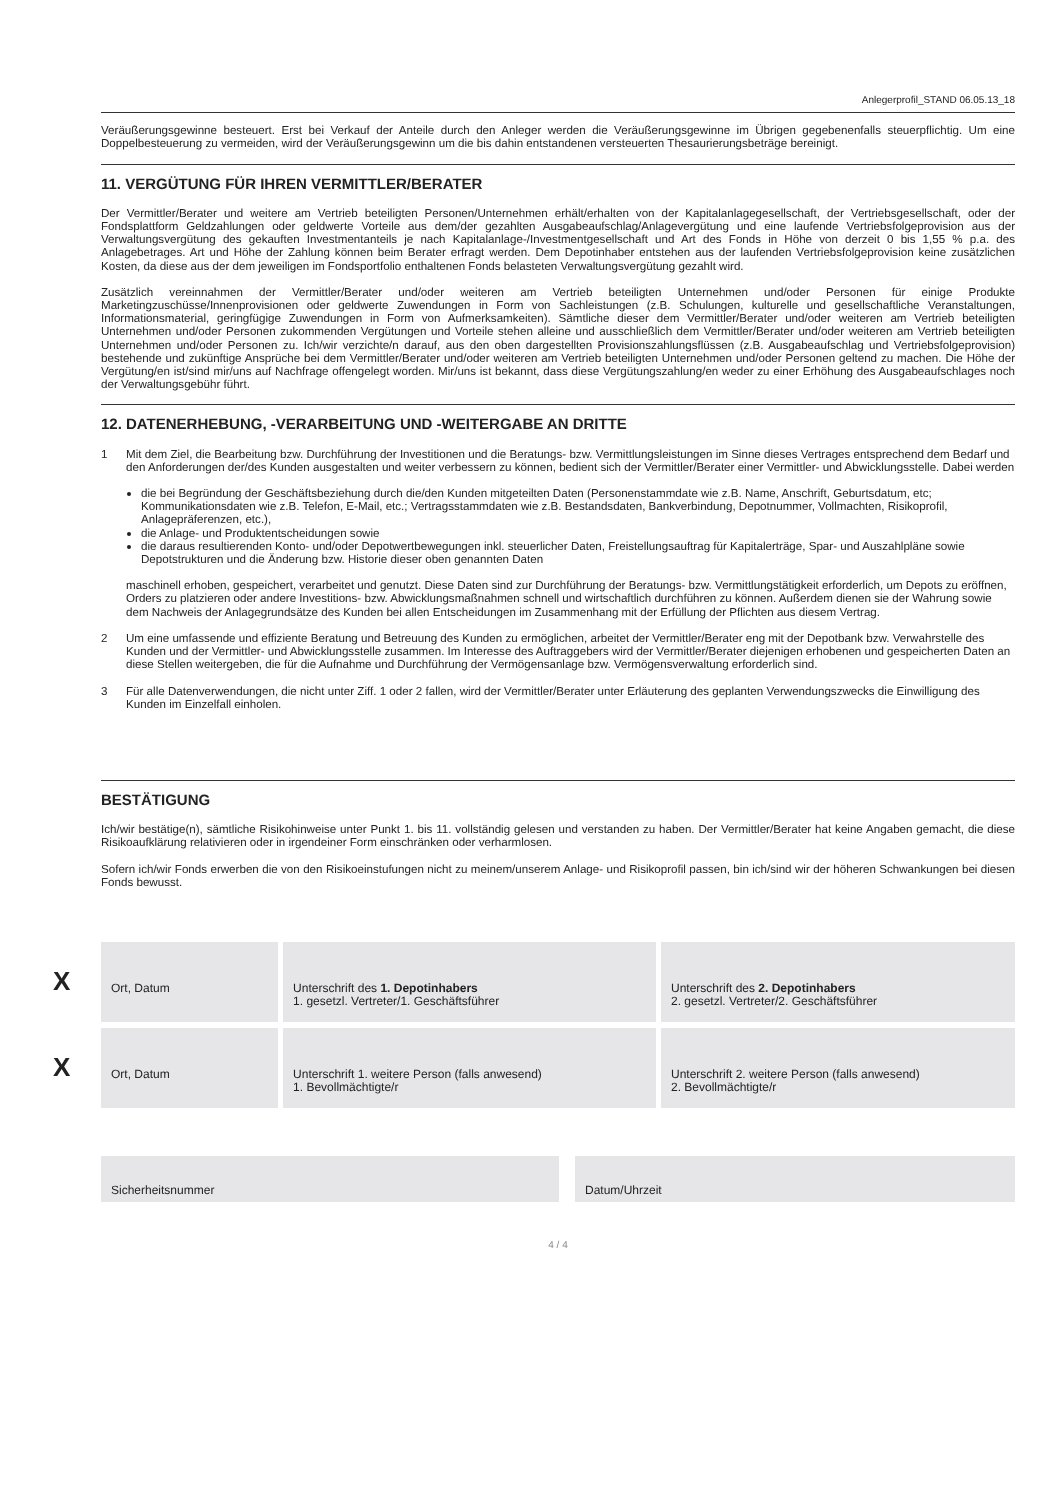Anlegerprofil_STAND 06.05.13_18
Veräußerungsgewinne besteuert. Erst bei Verkauf der Anteile durch den Anleger werden die Veräußerungsgewinne im Übrigen gegebenenfalls steuerpflichtig. Um eine Doppelbesteuerung zu vermeiden, wird der Veräußerungsgewinn um die bis dahin entstandenen versteuerten Thesaurierungsbeträge bereinigt.
11. VERGÜTUNG FÜR IHREN VERMITTLER/BERATER
Der Vermittler/Berater und weitere am Vertrieb beteiligten Personen/Unternehmen erhält/erhalten von der Kapitalanlagegesellschaft, der Vertriebsgesellschaft, oder der Fondsplattform Geldzahlungen oder geldwerte Vorteile aus dem/der gezahlten Ausgabeaufschlag/Anlagevergütung und eine laufende Vertriebsfolgeprovision aus der Verwaltungsvergütung des gekauften Investmentanteils je nach Kapitalanlage-/Investmentgesellschaft und Art des Fonds in Höhe von derzeit 0 bis 1,55 % p.a. des Anlagebetrages. Art und Höhe der Zahlung können beim Berater erfragt werden. Dem Depotinhaber entstehen aus der laufenden Vertriebsfolgeprovision keine zusätzlichen Kosten, da diese aus der dem jeweiligen im Fondsportfolio enthaltenen Fonds belasteten Verwaltungsvergütung gezahlt wird.
Zusätzlich vereinnahmen der Vermittler/Berater und/oder weiteren am Vertrieb beteiligten Unternehmen und/oder Personen für einige Produkte Marketingzuschüsse/Innenprovisionen oder geldwerte Zuwendungen in Form von Sachleistungen (z.B. Schulungen, kulturelle und gesellschaftliche Veranstaltungen, Informationsmaterial, geringfügige Zuwendungen in Form von Aufmerksamkeiten). Sämtliche dieser dem Vermittler/Berater und/oder weiteren am Vertrieb beteiligten Unternehmen und/oder Personen zukommenden Vergütungen und Vorteile stehen alleine und ausschließlich dem Vermittler/Berater und/oder weiteren am Vertrieb beteiligten Unternehmen und/oder Personen zu. Ich/wir verzichte/n darauf, aus den oben dargestellten Provisionszahlungsflüssen (z.B. Ausgabeaufschlag und Vertriebsfolgeprovision) bestehende und zukünftige Ansprüche bei dem Vermittler/Berater und/oder weiteren am Vertrieb beteiligten Unternehmen und/oder Personen geltend zu machen. Die Höhe der Vergütung/en ist/sind mir/uns auf Nachfrage offengelegt worden. Mir/uns ist bekannt, dass diese Vergütungszahlung/en weder zu einer Erhöhung des Ausgabeaufschlages noch der Verwaltungsgebühr führt.
12. DATENERHEBUNG, -VERARBEITUNG UND -WEITERGABE AN DRITTE
1 Mit dem Ziel, die Bearbeitung bzw. Durchführung der Investitionen und die Beratungs- bzw. Vermittlungsleistungen im Sinne dieses Vertrages entsprechend dem Bedarf und den Anforderungen der/des Kunden ausgestalten und weiter verbessern zu können, bedient sich der Vermittler/Berater einer Vermittler- und Abwicklungsstelle. Dabei werden
die bei Begründung der Geschäftsbeziehung durch die/den Kunden mitgeteilten Daten (Personenstammdate wie z.B. Name, Anschrift, Geburtsdatum, etc; Kommunikationsdaten wie z.B. Telefon, E-Mail, etc.; Vertragsstammdaten wie z.B. Bestandsdaten, Bankverbindung, Depotnummer, Vollmachten, Risikoprofil, Anlagepräferenzen, etc.),
die Anlage- und Produktentscheidungen sowie
die daraus resultierenden Konto- und/oder Depotwertbewegungen inkl. steuerlicher Daten, Freistellungsauftrag für Kapitalerträge, Spar- und Auszahlpläne sowie Depotstrukturen und die Änderung bzw. Historie dieser oben genannten Daten
maschinell erhoben, gespeichert, verarbeitet und genutzt. Diese Daten sind zur Durchführung der Beratungs- bzw. Vermittlungstätigkeit erforderlich, um Depots zu eröffnen, Orders zu platzieren oder andere Investitions- bzw. Abwicklungsmaßnahmen schnell und wirtschaftlich durchführen zu können. Außerdem dienen sie der Wahrung sowie dem Nachweis der Anlagegrundsätze des Kunden bei allen Entscheidungen im Zusammenhang mit der Erfüllung der Pflichten aus diesem Vertrag.
2 Um eine umfassende und effiziente Beratung und Betreuung des Kunden zu ermöglichen, arbeitet der Vermittler/Berater eng mit der Depotbank bzw. Verwahrstelle des Kunden und der Vermittler- und Abwicklungsstelle zusammen. Im Interesse des Auftraggebers wird der Vermittler/Berater diejenigen erhobenen und gespeicherten Daten an diese Stellen weitergeben, die für die Aufnahme und Durchführung der Vermögensanlage bzw. Vermögensverwaltung erforderlich sind.
3 Für alle Datenverwendungen, die nicht unter Ziff. 1 oder 2 fallen, wird der Vermittler/Berater unter Erläuterung des geplanten Verwendungszwecks die Einwilligung des Kunden im Einzelfall einholen.
BESTÄTIGUNG
Ich/wir bestätige(n), sämtliche Risikohinweise unter Punkt 1. bis 11. vollständig gelesen und verstanden zu haben. Der Vermittler/Berater hat keine Angaben gemacht, die diese Risikoaufklärung relativieren oder in irgendeiner Form einschränken oder verharmlosen.
Sofern ich/wir Fonds erwerben die von den Risikoeinstufungen nicht zu meinem/unserem Anlage- und Risikoprofil passen, bin ich/sind wir der höheren Schwankungen bei diesen Fonds bewusst.
X
Ort, Datum
Unterschrift des 1. Depotinhabers
1. gesetzl. Vertreter/1. Geschäftsführer
Unterschrift des 2. Depotinhabers
2. gesetzl. Vertreter/2. Geschäftsführer
X
Ort, Datum
Unterschrift 1. weitere Person (falls anwesend)
1. Bevollmächtigte/r
Unterschrift 2. weitere Person (falls anwesend)
2. Bevollmächtigte/r
Sicherheitsnummer Datum/Uhrzeit
4 / 4